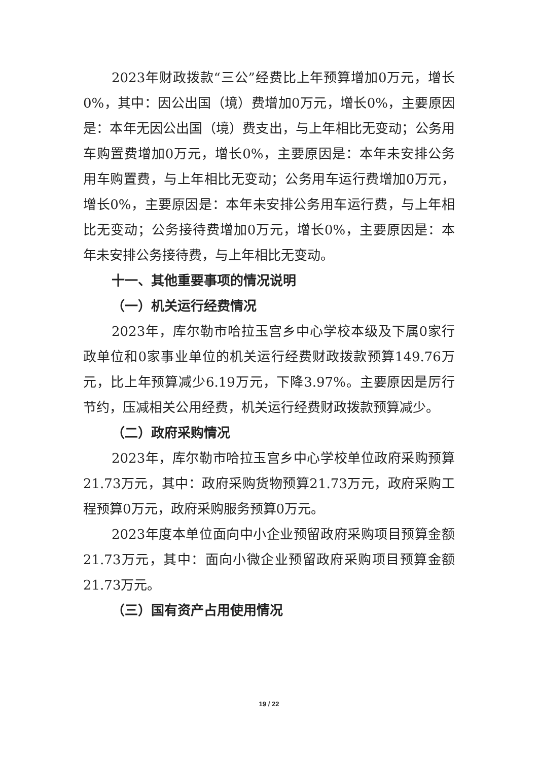2023年财政拨款“三公”经费比上年预算增加0万元，增长0%，其中：因公出国（境）费增加0万元，增长0%，主要原因是：本年无因公出国（境）费支出，与上年相比无变动；公务用车购置费增加0万元，增长0%，主要原因是：本年未安排公务用车购置费，与上年相比无变动；公务用车运行费增加0万元，增长0%，主要原因是：本年未安排公务用车运行费，与上年相比无变动；公务接待费增加0万元，增长0%，主要原因是：本年未安排公务接待费，与上年相比无变动。
十一、其他重要事项的情况说明
（一）机关运行经费情况
2023年，库尔勒市哈拉玉宫乡中心学校本级及下属0家行政单位和0家事业单位的机关运行经费财政拨款预算149.76万元，比上年预算减少6.19万元，下降3.97%。主要原因是厉行节约，压减相关公用经费，机关运行经费财政拨款预算减少。
（二）政府采购情况
2023年，库尔勒市哈拉玉宫乡中心学校单位政府采购预算21.73万元，其中：政府采购货物预算21.73万元，政府采购工程预算0万元，政府采购服务预算0万元。
2023年度本单位面向中小企业预留政府采购项目预算金额21.73万元，其中：面向小微企业预留政府采购项目预算金额21.73万元。
（三）国有资产占用使用情况
19 / 22